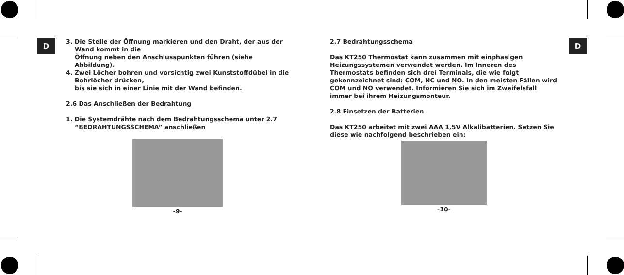D D
3. Die Stelle der Öffnung markieren und den Draht, der aus der
Wand kommt in die
Öffnung neben den Anschlusspunkten führen (siehe
Abbildung).
4. Zwei Löcher bohren und vorsichtig zwei Kunststoffdübel in die
Bohrlöcher drücken,
bis sie sich in einer Linie mit der Wand befinden.
2.6 Das Anschließen der Bedrahtung
1. Die Systemdrähte nach dem Bedrahtungsschema unter 2.7
“BEDRAHTUNGSSCHEMA” anschließen
-9-
2.7 Bedrahtungsschema
Das KT250 Thermostat kann zusammen mit einphasigen Heizungssystemen verwendet werden. Im Inneren des Thermostats befinden sich drei Terminals, die wie folgt gekennzeichnet sind: COM, NC und NO. In den meisten Fällen wird COM und NO verwendet. Informieren Sie sich im Zweifelsfall immer bei ihrem Heizungsmonteur.
2.8 Einsetzen der Batterien
Das KT250 arbeitet mit zwei AAA 1,5V Alkalibatterien. Setzen Sie diese wie nachfolgend beschrieben ein:
-10-